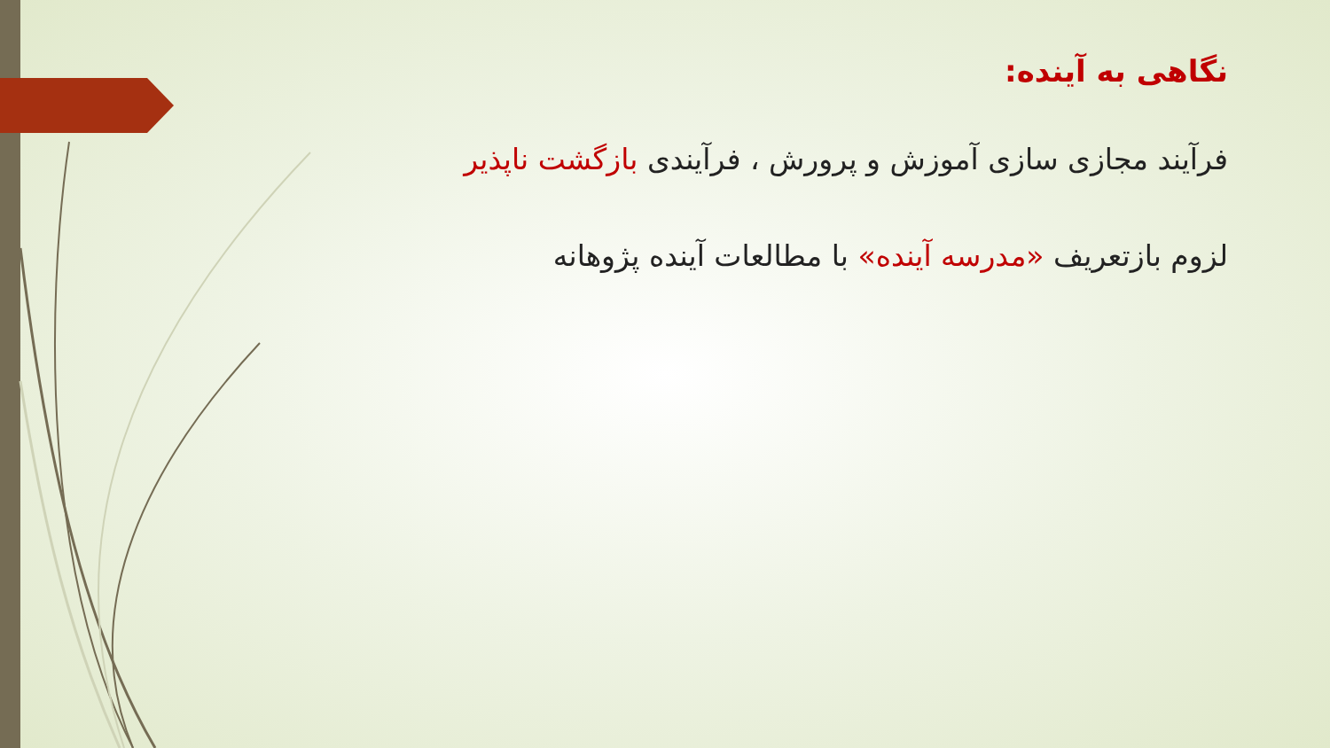نگاهی به آینده:
فرآیند مجازی سازی آموزش و پرورش ، فرآیندی بازگشت ناپذیر
لزوم بازتعریف «مدرسه آینده» با مطالعات آینده پژوهانه